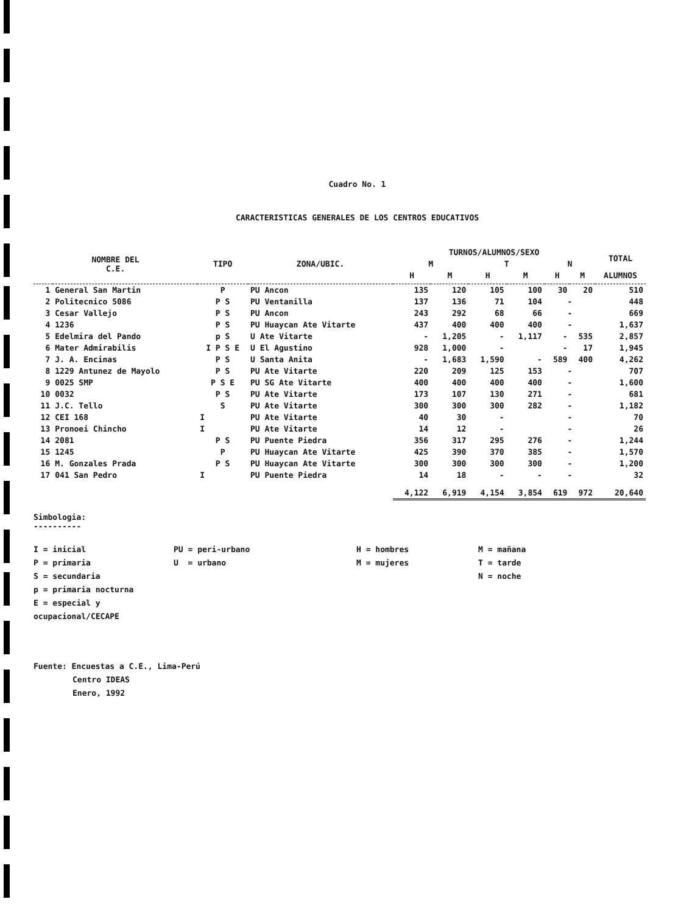Cuadro No. 1
CARACTERISTICAS GENERALES DE LOS CENTROS EDUCATIVOS
| NOMBRE DEL C.E. | | TIPO | ZONA/UBIC. | TURNOS/ALUMNOS/SEXO | | | | | | TOTAL |
| --- | --- | --- | --- | --- | --- | --- | --- | --- | --- | --- |
| | | | | M | | T | | N | | |
| | | | | H | M | H | M | H | M | ALUMNOS |
| 1 | General San Martin | P | PU Ancon | 135 | 120 | 105 | 100 | 30 | 20 | 510 |
| 2 | Politecnico 5086 | P S | PU Ventanilla | 137 | 136 | 71 | 104 | - | | 448 |
| 3 | Cesar Vallejo | P S | PU Ancon | 243 | 292 | 68 | 66 | - | | 669 |
| 4 | 1236 | P S | PU Huaycan Ate Vitarte | 437 | 400 | 400 | 400 | - | | 1,637 |
| 5 | Edelmira del Pando | p S | U Ate Vitarte | - | 1,205 | - | 1,117 | - | 535 | 2,857 |
| 6 | Mater Admirabilis | I P S E | U El Agustino | 928 | 1,000 | - | | - | 17 | 1,945 |
| 7 | J. A. Encinas | P S | U Santa Anita | - | 1,683 | 1,590 | - | 589 | 400 | 4,262 |
| 8 | 1229 Antunez de Mayolo | P S | PU Ate Vitarte | 220 | 209 | 125 | 153 | - | | 707 |
| 9 | 0025 SMP | P S E | PU SG Ate Vitarte | 400 | 400 | 400 | 400 | - | | 1,600 |
| 10 | 0032 | P S | PU Ate Vitarte | 173 | 107 | 130 | 271 | - | | 681 |
| 11 | J.C. Tello | S | PU Ate Vitarte | 300 | 300 | 300 | 282 | - | | 1,182 |
| 12 | CEI 168 | I | PU Ate Vitarte | 40 | 30 | - | | - | | 70 |
| 13 | Pronoei Chincho | I | PU Ate Vitarte | 14 | 12 | - | | - | | 26 |
| 14 | 2081 | P S | PU Puente Piedra | 356 | 317 | 295 | 276 | - | | 1,244 |
| 15 | 1245 | P | PU Huaycan Ate Vitarte | 425 | 390 | 370 | 385 | - | | 1,570 |
| 16 | M. Gonzales Prada | P S | PU Huaycan Ate Vitarte | 300 | 300 | 300 | 300 | - | | 1,200 |
| 17 | 041 San Pedro | I | PU Puente Piedra | 14 | 18 | - | - | - | | 32 |
| | | | | 4,122 | 6,919 | 4,154 | 3,854 | 619 | 972 | 20,640 |
Simbologia:
----------
I = inicial
P = primaria
S = secundaria
p = primaria nocturna
E = especial y ocupacional/CECAPE
PU = peri-urbano
U = urbano
H = hombres
M = mujeres
M = mañana
T = tarde
N = noche
Fuente: Encuestas a C.E., Lima-Perú
Centro IDEAS
Enero, 1992